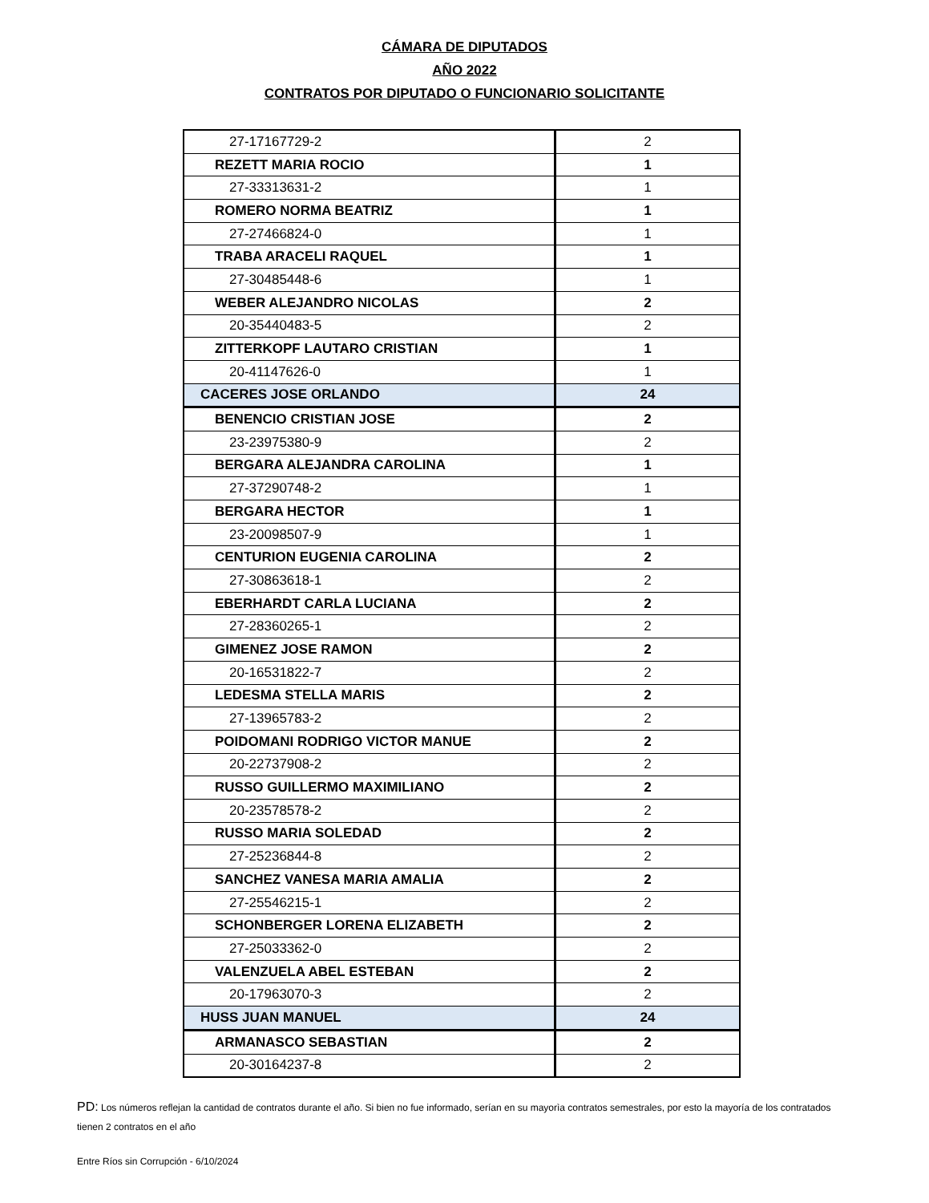CÁMARA DE DIPUTADOS
AÑO 2022
CONTRATOS POR DIPUTADO O FUNCIONARIO SOLICITANTE
| 27-17167729-2 | 2 |
| REZETT MARIA ROCIO | 1 |
| 27-33313631-2 | 1 |
| ROMERO NORMA BEATRIZ | 1 |
| 27-27466824-0 | 1 |
| TRABA ARACELI RAQUEL | 1 |
| 27-30485448-6 | 1 |
| WEBER ALEJANDRO NICOLAS | 2 |
| 20-35440483-5 | 2 |
| ZITTERKOPF LAUTARO CRISTIAN | 1 |
| 20-41147626-0 | 1 |
| CACERES JOSE ORLANDO | 24 |
| BENENCIO CRISTIAN JOSE | 2 |
| 23-23975380-9 | 2 |
| BERGARA ALEJANDRA CAROLINA | 1 |
| 27-37290748-2 | 1 |
| BERGARA HECTOR | 1 |
| 23-20098507-9 | 1 |
| CENTURION EUGENIA CAROLINA | 2 |
| 27-30863618-1 | 2 |
| EBERHARDT CARLA LUCIANA | 2 |
| 27-28360265-1 | 2 |
| GIMENEZ JOSE RAMON | 2 |
| 20-16531822-7 | 2 |
| LEDESMA STELLA MARIS | 2 |
| 27-13965783-2 | 2 |
| POIDOMANI RODRIGO VICTOR MANUE | 2 |
| 20-22737908-2 | 2 |
| RUSSO GUILLERMO MAXIMILIANO | 2 |
| 20-23578578-2 | 2 |
| RUSSO MARIA SOLEDAD | 2 |
| 27-25236844-8 | 2 |
| SANCHEZ VANESA MARIA AMALIA | 2 |
| 27-25546215-1 | 2 |
| SCHONBERGER LORENA ELIZABETH | 2 |
| 27-25033362-0 | 2 |
| VALENZUELA ABEL ESTEBAN | 2 |
| 20-17963070-3 | 2 |
| HUSS JUAN MANUEL | 24 |
| ARMANASCO SEBASTIAN | 2 |
| 20-30164237-8 | 2 |
PD: Los números reflejan la cantidad de contratos durante el año. Si bien no fue informado, serían en su mayorìa contratos semestrales, por esto la mayoría de los contratados tienen 2 contratos en el año
Entre Ríos sin Corrupción - 6/10/2024